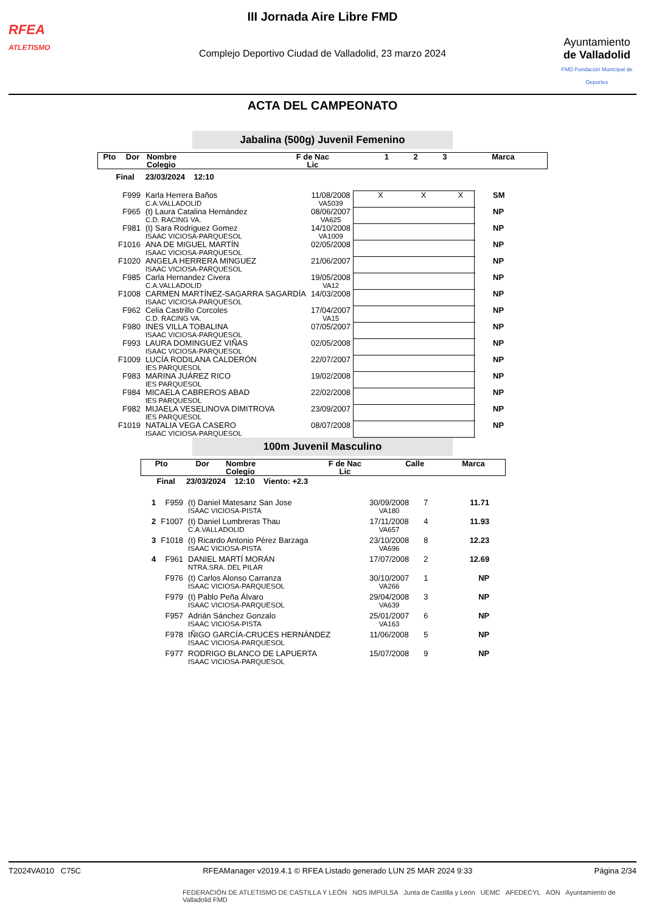RFEA
ATLETISMO
III Jornada Aire Libre FMD
Complejo Deportivo Ciudad de Valladolid, 23 marzo 2024
Ayuntamiento
de Valladolid
FMD Fundación Municipal de Deportes
ACTA DEL CAMPEONATO
Jabalina (500g) Juvenil Femenino
| Pto | Dor | Nombre Colegio | F de Nac Lic | 1 | 2 | 3 | Marca |
| --- | --- | --- | --- | --- | --- | --- | --- |
| Final 23/03/2024 12:10 | | | | | | | |
| F999 | Karla Herrera Baños C.A.VALLADOLID | 11/08/2008 VA5039 | X X X | SM |
| F965 | (t) Laura Catalina Hernández C.D. RACING VA. | 08/06/2007 VA625 | | NP |
| F981 | (t) Sara Rodriguez Gomez ISAAC VICIOSA-PARQUESOL | 14/10/2008 VA1009 | | NP |
| F1016 | ANA DE MIGUEL MARTÍN ISAAC VICIOSA-PARQUESOL | 02/05/2008 | | NP |
| F1020 | ANGELA HERRERA MINGUEZ ISAAC VICIOSA-PARQUESOL | 21/06/2007 | | NP |
| F985 | Carla Hernandez Civera C.A.VALLADOLID | 19/05/2008 VA12 | | NP |
| F1008 | CARMEN MARTÍNEZ-SAGARRA SAGARDÍA ISAAC VICIOSA-PARQUESOL | 14/03/2008 | | NP |
| F962 | Celia Castrillo Corcoles C.D. RACING VA. | 17/04/2007 VA15 | | NP |
| F980 | INES VILLA TOBALINA ISAAC VICIOSA-PARQUESOL | 07/05/2007 | | NP |
| F993 | LAURA DOMINGUEZ VIÑAS ISAAC VICIOSA-PARQUESOL | 02/05/2008 | | NP |
| F1009 | LUCÍA RODILANA CALDERÓN IES PARQUESOL | 22/07/2007 | | NP |
| F983 | MARINA JUÁREZ RICO IES PARQUESOL | 19/02/2008 | | NP |
| F984 | MICAELA CABREROS ABAD IES PARQUESOL | 22/02/2008 | | NP |
| F982 | MIJAELA VESELINOVA DIMITROVA IES PARQUESOL | 23/09/2007 | | NP |
| F1019 | NATALIA VEGA CASERO ISAAC VICIOSA-PARQUESOL | 08/07/2008 | | NP |
100m Juvenil Masculino
| Pto | Dor | Nombre Colegio | F de Nac Lic | Calle | Marca |
| --- | --- | --- | --- | --- | --- |
| Final 23/03/2024 12:10 Viento: +2.3 | | | | | |
| 1 | F959 | (t) Daniel Matesanz San Jose ISAAC VICIOSA-PISTA | 30/09/2008 VA180 | 7 | 11.71 |
| 2 | F1007 | (t) Daniel Lumbreras Thau C.A.VALLADOLID | 17/11/2008 VA657 | 4 | 11.93 |
| 3 | F1018 | (t) Ricardo Antonio Pérez Barzaga ISAAC VICIOSA-PISTA | 23/10/2008 VA696 | 8 | 12.23 |
| 4 | F961 | DANIEL MARTÍ MORÁN NTRA.SRA. DEL PILAR | 17/07/2008 | 2 | 12.69 |
| | F976 | (t) Carlos Alonso Carranza ISAAC VICIOSA-PARQUESOL | 30/10/2007 VA266 | 1 | NP |
| | F979 | (t) Pablo Peña Álvaro ISAAC VICIOSA-PARQUESOL | 29/04/2008 VA639 | 3 | NP |
| | F957 | Adrián Sánchez Gonzalo ISAAC VICIOSA-PISTA | 25/01/2007 VA163 | 6 | NP |
| | F978 | IÑIGO GARCÍA-CRUCES HERNÁNDEZ ISAAC VICIOSA-PARQUESOL | 11/06/2008 | 5 | NP |
| | F977 | RODRIGO BLANCO DE LAPUERTA ISAAC VICIOSA-PARQUESOL | 15/07/2008 | 9 | NP |
T2024VA010 C75C RFEAManager v2019.4.1 © RFEA Listado generado LUN 25 MAR 2024 9:33 Página 2/34
FEDERACIÓN DE ATLETISMO DE CASTILLA Y LEÓN NOS IMPULSA Junta de Castilla y León UEMC AFEDECYL AON Ayuntamiento de Valladolid FMD